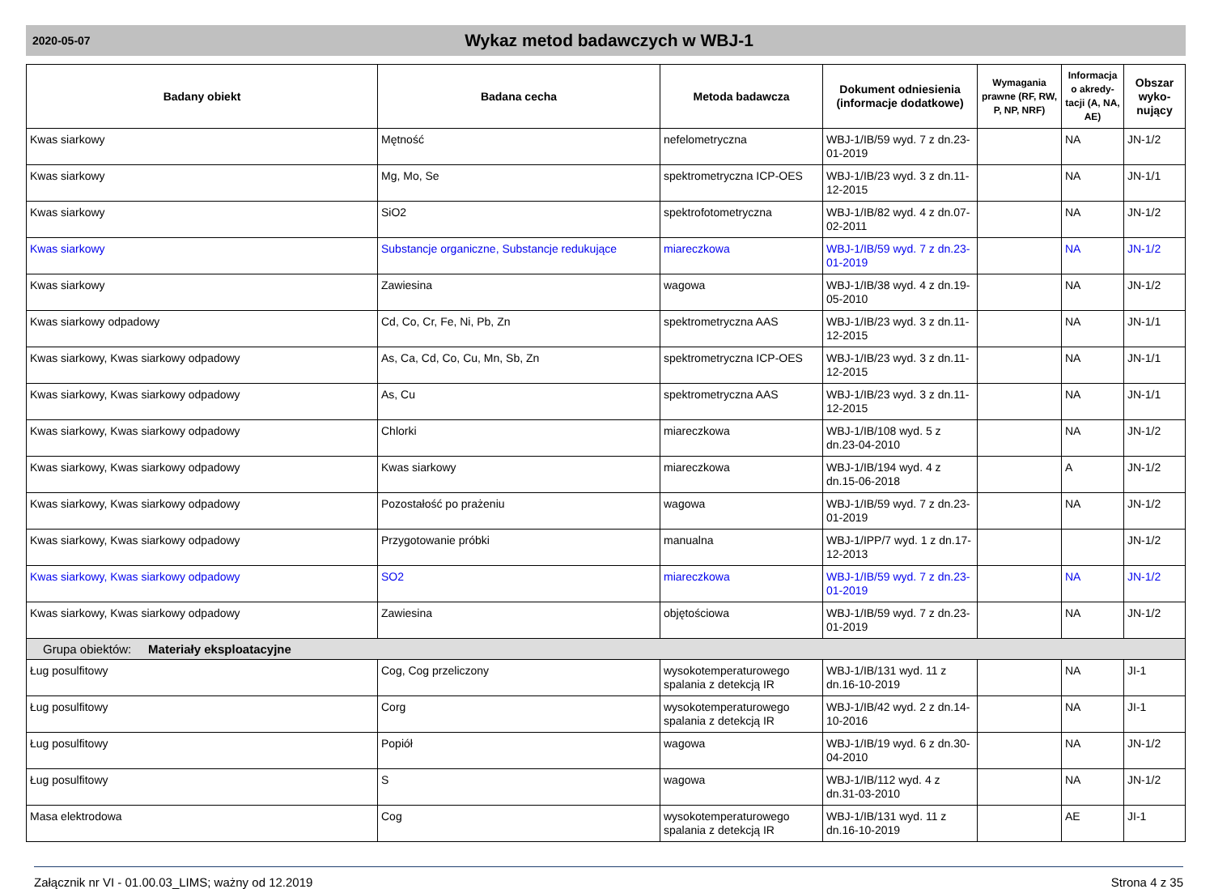2020-05-07
Wykaz metod badawczych w WBJ-1
| Badany obiekt | Badana cecha | Metoda badawcza | Dokument odniesienia (informacje dodatkowe) | Wymagania prawne (RF, RW, P, NP, NRF) | Informacja o akredy-tacji (A, NA, AE) | Obszar wyko-nujący |
| --- | --- | --- | --- | --- | --- | --- |
| Kwas siarkowy | Mętność | nefelometryczna | WBJ-1/IB/59 wyd. 7 z dn.23-01-2019 | | NA | JN-1/2 |
| Kwas siarkowy | Mg, Mo, Se | spektrometryczna ICP-OES | WBJ-1/IB/23 wyd. 3 z dn.11-12-2015 | | NA | JN-1/1 |
| Kwas siarkowy | SiO2 | spektrofotometryczna | WBJ-1/IB/82 wyd. 4 z dn.07-02-2011 | | NA | JN-1/2 |
| Kwas siarkowy | Substancje organiczne, Substancje redukujące | miareczkowa | WBJ-1/IB/59 wyd. 7 z dn.23-01-2019 | | NA | JN-1/2 |
| Kwas siarkowy | Zawiesina | wagowa | WBJ-1/IB/38 wyd. 4 z dn.19-05-2010 | | NA | JN-1/2 |
| Kwas siarkowy odpadowy | Cd, Co, Cr, Fe, Ni, Pb, Zn | spektrometryczna AAS | WBJ-1/IB/23 wyd. 3 z dn.11-12-2015 | | NA | JN-1/1 |
| Kwas siarkowy, Kwas siarkowy odpadowy | As, Ca, Cd, Co, Cu, Mn, Sb, Zn | spektrometryczna ICP-OES | WBJ-1/IB/23 wyd. 3 z dn.11-12-2015 | | NA | JN-1/1 |
| Kwas siarkowy, Kwas siarkowy odpadowy | As, Cu | spektrometryczna AAS | WBJ-1/IB/23 wyd. 3 z dn.11-12-2015 | | NA | JN-1/1 |
| Kwas siarkowy, Kwas siarkowy odpadowy | Chlorki | miareczkowa | WBJ-1/IB/108 wyd. 5 z dn.23-04-2010 | | NA | JN-1/2 |
| Kwas siarkowy, Kwas siarkowy odpadowy | Kwas siarkowy | miareczkowa | WBJ-1/IB/194 wyd. 4 z dn.15-06-2018 | | A | JN-1/2 |
| Kwas siarkowy, Kwas siarkowy odpadowy | Pozostałość po prażeniu | wagowa | WBJ-1/IB/59 wyd. 7 z dn.23-01-2019 | | NA | JN-1/2 |
| Kwas siarkowy, Kwas siarkowy odpadowy | Przygotowanie próbki | manualna | WBJ-1/IPP/7 wyd. 1 z dn.17-12-2013 | | | JN-1/2 |
| Kwas siarkowy, Kwas siarkowy odpadowy | SO2 | miareczkowa | WBJ-1/IB/59 wyd. 7 z dn.23-01-2019 | | NA | JN-1/2 |
| Kwas siarkowy, Kwas siarkowy odpadowy | Zawiesina | objętościowa | WBJ-1/IB/59 wyd. 7 z dn.23-01-2019 | | NA | JN-1/2 |
| Grupa obiektów: Materiały eksploatacyjne | | | | | | |
| Ług posulfitowy | Cog, Cog przeliczony | wysokotemperaturowego spalania z detekcją IR | WBJ-1/IB/131 wyd. 11 z dn.16-10-2019 | | NA | JI-1 |
| Ług posulfitowy | Corg | wysokotemperaturowego spalania z detekcją IR | WBJ-1/IB/42 wyd. 2 z dn.14-10-2016 | | NA | JI-1 |
| Ług posulfitowy | Popiół | wagowa | WBJ-1/IB/19 wyd. 6 z dn.30-04-2010 | | NA | JN-1/2 |
| Ług posulfitowy | S | wagowa | WBJ-1/IB/112 wyd. 4 z dn.31-03-2010 | | NA | JN-1/2 |
| Masa elektrodowa | Cog | wysokotemperaturowego spalania z detekcją IR | WBJ-1/IB/131 wyd. 11 z dn.16-10-2019 | | AE | JI-1 |
Załącznik nr VI - 01.00.03_LIMS; ważny od 12.2019 Strona 4 z 35